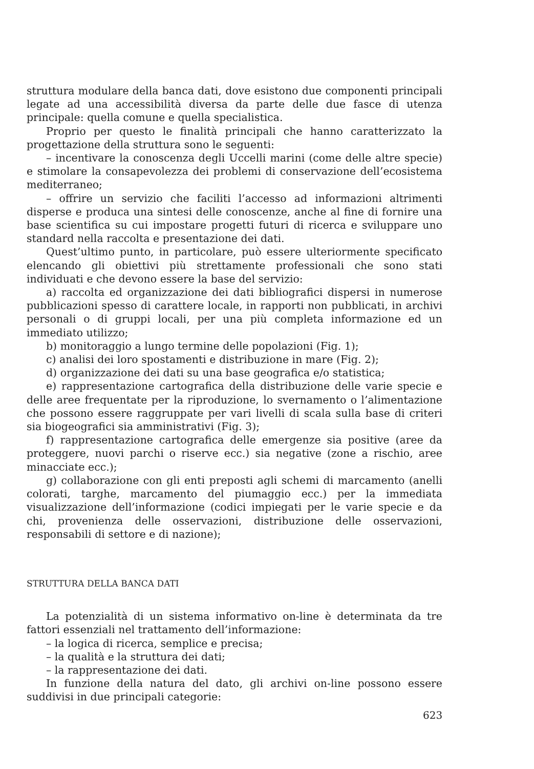struttura modulare della banca dati, dove esistono due componenti principali legate ad una accessibilità diversa da parte delle due fasce di utenza principale: quella comune e quella specialistica.
Proprio per questo le finalità principali che hanno caratterizzato la progettazione della struttura sono le seguenti:
– incentivare la conoscenza degli Uccelli marini (come delle altre specie) e stimolare la consapevolezza dei problemi di conservazione dell’ecosistema mediterraneo;
– offrire un servizio che faciliti l’accesso ad informazioni altrimenti disperse e produca una sintesi delle conoscenze, anche al fine di fornire una base scientifica su cui impostare progetti futuri di ricerca e sviluppare uno standard nella raccolta e presentazione dei dati.
Quest’ultimo punto, in particolare, può essere ulteriormente specificato elencando gli obiettivi più strettamente professionali che sono stati individuati e che devono essere la base del servizio:
a) raccolta ed organizzazione dei dati bibliografici dispersi in numerose pubblicazioni spesso di carattere locale, in rapporti non pubblicati, in archivi personali o di gruppi locali, per una più completa informazione ed un immediato utilizzo;
b) monitoraggio a lungo termine delle popolazioni (Fig. 1);
c) analisi dei loro spostamenti e distribuzione in mare (Fig. 2);
d) organizzazione dei dati su una base geografica e/o statistica;
e) rappresentazione cartografica della distribuzione delle varie specie e delle aree frequentate per la riproduzione, lo svernamento o l’alimentazione che possono essere raggruppate per vari livelli di scala sulla base di criteri sia biogeografici sia amministrativi (Fig. 3);
f) rappresentazione cartografica delle emergenze sia positive (aree da proteggere, nuovi parchi o riserve ecc.) sia negative (zone a rischio, aree minacciate ecc.);
g) collaborazione con gli enti preposti agli schemi di marcamento (anelli colorati, targhe, marcamento del piumaggio ecc.) per la immediata visualizzazione dell’informazione (codici impiegati per le varie specie e da chi, provenienza delle osservazioni, distribuzione delle osservazioni, responsabili di settore e di nazione);
STRUTTURA DELLA BANCA DATI
La potenzialità di un sistema informativo on-line è determinata da tre fattori essenziali nel trattamento dell’informazione:
– la logica di ricerca, semplice e precisa;
– la qualità e la struttura dei dati;
– la rappresentazione dei dati.
In funzione della natura del dato, gli archivi on-line possono essere suddivisi in due principali categorie:
623